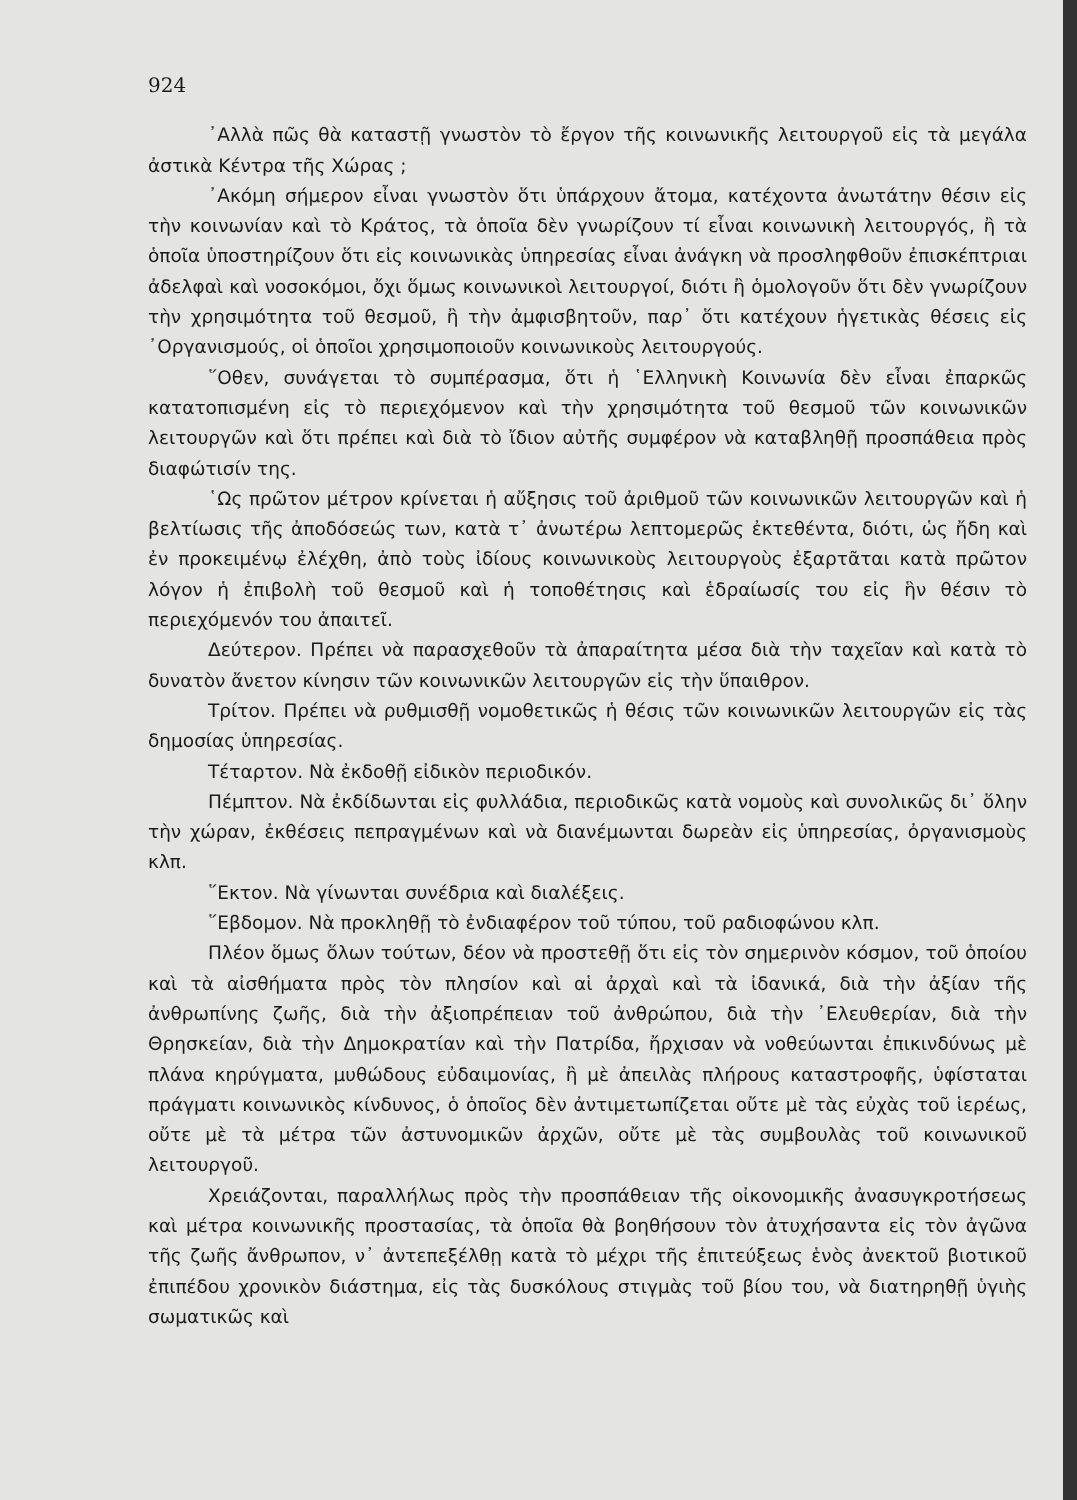924
᾽Αλλὰ πῶς θὰ καταστῇ γνωστὸν τὸ ἔργον τῆς κοινωνικῆς λειτουργοῦ εἰς τὰ μεγάλα ἀστικὰ Κέντρα τῆς Χώρας ;
᾽Ακόμη σήμερον εἶναι γνωστὸν ὅτι ὑπάρχουν ἄτομα, κατέχοντα ἀνωτάτην θέσιν εἰς τὴν κοινωνίαν καὶ τὸ Κράτος, τὰ ὁποῖα δὲν γνωρίζουν τί εἶναι κοινωνικὴ λειτουργός, ἢ τὰ ὁποῖα ὑποστηρίζουν ὅτι εἰς κοινωνικὰς ὑπηρεσίας εἶναι ἀνάγκη νὰ προσληφθοῦν ἐπισκέπτριαι ἀδελφαὶ καὶ νοσοκόμοι, ὄχι ὅμως κοινωνικοὶ λειτουργοί, διότι ἢ ὁμολογοῦν ὅτι δὲν γνωρίζουν τὴν χρησιμότητα τοῦ θεσμοῦ, ἢ τὴν ἀμφισβητοῦν, παρ᾽ ὅτι κατέχουν ἡγετικὰς θέσεις εἰς ᾽Οργανισμούς, οἱ ὁποῖοι χρησιμοποιοῦν κοινωνικοὺς λειτουργούς.
῞Οθεν, συνάγεται τὸ συμπέρασμα, ὅτι ἡ ῾Ελληνικὴ Κοινωνία δὲν εἶναι ἐπαρκῶς κατατοπισμένη εἰς τὸ περιεχόμενον καὶ τὴν χρησιμότητα τοῦ θεσμοῦ τῶν κοινωνικῶν λειτουργῶν καὶ ὅτι πρέπει καὶ διὰ τὸ ἴδιον αὐτῆς συμφέρον νὰ καταβληθῇ προσπάθεια πρὸς διαφώτισίν της.
῾Ως πρῶτον μέτρον κρίνεται ἡ αὔξησις τοῦ ἀριθμοῦ τῶν κοινωνικῶν λειτουργῶν καὶ ἡ βελτίωσις τῆς ἀποδόσεώς των, κατὰ τ᾽ ἀνωτέρω λεπτομερῶς ἐκτεθέντα, διότι, ὡς ἤδη καὶ ἐν προκειμένῳ ἐλέχθη, ἀπὸ τοὺς ἰδίους κοινωνικοὺς λειτουργοὺς ἐξαρτᾶται κατὰ πρῶτον λόγον ἡ ἐπιβολὴ τοῦ θεσμοῦ καὶ ἡ τοποθέτησις καὶ ἑδραίωσίς του εἰς ἣν θέσιν τὸ περιεχόμενόν του ἀπαιτεῖ.
Δεύτερον. Πρέπει νὰ παρασχεθοῦν τὰ ἀπαραίτητα μέσα διὰ τὴν ταχεῖαν καὶ κατὰ τὸ δυνατὸν ἄνετον κίνησιν τῶν κοινωνικῶν λειτουργῶν εἰς τὴν ὕπαιθρον.
Τρίτον. Πρέπει νὰ ρυθμισθῇ νομοθετικῶς ἡ θέσις τῶν κοινωνικῶν λειτουργῶν εἰς τὰς δημοσίας ὑπηρεσίας.
Τέταρτον. Νὰ ἐκδοθῇ εἰδικὸν περιοδικόν.
Πέμπτον. Νὰ ἐκδίδωνται εἰς φυλλάδια, περιοδικῶς κατὰ νομοὺς καὶ συνολικῶς δι᾽ ὅλην τὴν χώραν, ἐκθέσεις πεπραγμένων καὶ νὰ διανέμωνται δωρεὰν εἰς ὑπηρεσίας, ὀργανισμοὺς κλπ.
῞Εκτον. Νὰ γίνωνται συνέδρια καὶ διαλέξεις.
῞Εβδομον. Νὰ προκληθῇ τὸ ἐνδιαφέρον τοῦ τύπου, τοῦ ραδιοφώνου κλπ.
Πλέον ὅμως ὅλων τούτων, δέον νὰ προστεθῇ ὅτι εἰς τὸν σημερινὸν κόσμον, τοῦ ὁποίου καὶ τὰ αἰσθήματα πρὸς τὸν πλησίον καὶ αἱ ἀρχαὶ καὶ τὰ ἰδανικά, διὰ τὴν ἀξίαν τῆς ἀνθρωπίνης ζωῆς, διὰ τὴν ἀξιοπρέπειαν τοῦ ἀνθρώπου, διὰ τὴν ᾽Ελευθερίαν, διὰ τὴν Θρησκείαν, διὰ τὴν Δημοκρατίαν καὶ τὴν Πατρίδα, ἤρχισαν νὰ νοθεύωνται ἐπικινδύνως μὲ πλάνα κηρύγματα, μυθώδους εὐδαιμονίας, ἢ μὲ ἀπειλὰς πλήρους καταστροφῆς, ὑφίσταται πράγματι κοινωνικὸς κίνδυνος, ὁ ὁποῖος δὲν ἀντιμετωπίζεται οὔτε μὲ τὰς εὐχὰς τοῦ ἱερέως, οὔτε μὲ τὰ μέτρα τῶν ἀστυνομικῶν ἀρχῶν, οὔτε μὲ τὰς συμβουλὰς τοῦ κοινωνικοῦ λειτουργοῦ.
Χρειάζονται, παραλλήλως πρὸς τὴν προσπάθειαν τῆς οἰκονομικῆς ἀνασυγκροτήσεως καὶ μέτρα κοινωνικῆς προστασίας, τὰ ὁποῖα θὰ βοηθήσουν τὸν ἀτυχήσαντα εἰς τὸν ἀγῶνα τῆς ζωῆς ἄνθρωπον, ν᾽ ἀντεπεξέλθῃ κατὰ τὸ μέχρι τῆς ἐπιτεύξεως ἑνὸς ἀνεκτοῦ βιοτικοῦ ἐπιπέδου χρονικὸν διάστημα, εἰς τὰς δυσκόλους στιγμὰς τοῦ βίου του, νὰ διατηρηθῇ ὑγιὴς σωματικῶς καὶ